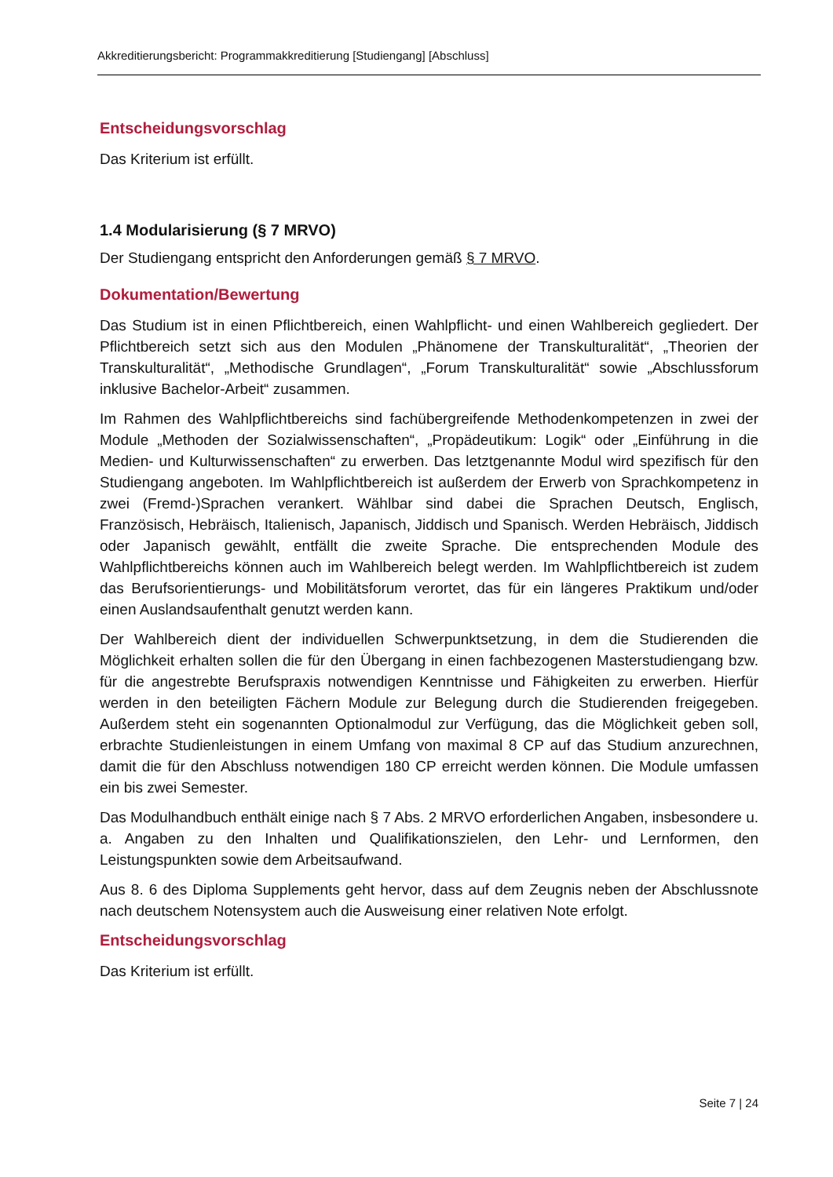Akkreditierungsbericht: Programmakkreditierung [Studiengang] [Abschluss]
Entscheidungsvorschlag
Das Kriterium ist erfüllt.
1.4 Modularisierung (§ 7 MRVO)
Der Studiengang entspricht den Anforderungen gemäß § 7 MRVO.
Dokumentation/Bewertung
Das Studium ist in einen Pflichtbereich, einen Wahlpflicht- und einen Wahlbereich gegliedert. Der Pflichtbereich setzt sich aus den Modulen „Phänomene der Transkulturalität“, „Theorien der Transkulturalität“, „Methodische Grundlagen“, „Forum Transkulturalität“ sowie „Abschlussforum inklusive Bachelor-Arbeit“ zusammen.
Im Rahmen des Wahlpflichtbereichs sind fachübergreifende Methodenkompetenzen in zwei der Module „Methoden der Sozialwissenschaften“, „Propädeutikum: Logik“ oder „Einführung in die Medien- und Kulturwissenschaften“ zu erwerben. Das letztgenannte Modul wird spezifisch für den Studiengang angeboten. Im Wahlpflichtbereich ist außerdem der Erwerb von Sprachkompetenz in zwei (Fremd-)Sprachen verankert. Wählbar sind dabei die Sprachen Deutsch, Englisch, Französisch, Hebräisch, Italienisch, Japanisch, Jiddisch und Spanisch. Werden Hebräisch, Jiddisch oder Japanisch gewählt, entfällt die zweite Sprache. Die entsprechenden Module des Wahlpflichtbereichs können auch im Wahlbereich belegt werden. Im Wahlpflichtbereich ist zudem das Berufsorientierungs- und Mobilitätsforum verortet, das für ein längeres Praktikum und/oder einen Auslandsaufenthalt genutzt werden kann.
Der Wahlbereich dient der individuellen Schwerpunktsetzung, in dem die Studierenden die Möglichkeit erhalten sollen die für den Übergang in einen fachbezogenen Masterstudiengang bzw. für die angestrebte Berufspraxis notwendigen Kenntnisse und Fähigkeiten zu erwerben. Hierfür werden in den beteiligten Fächern Module zur Belegung durch die Studierenden freigegeben. Außerdem steht ein sogenannten Optionalmodul zur Verfügung, das die Möglichkeit geben soll, erbrachte Studienleistungen in einem Umfang von maximal 8 CP auf das Studium anzurechnen, damit die für den Abschluss notwendigen 180 CP erreicht werden können. Die Module umfassen ein bis zwei Semester.
Das Modulhandbuch enthält einige nach § 7 Abs. 2 MRVO erforderlichen Angaben, insbesondere u. a. Angaben zu den Inhalten und Qualifikationszielen, den Lehr- und Lernformen, den Leistungspunkten sowie dem Arbeitsaufwand.
Aus 8. 6 des Diploma Supplements geht hervor, dass auf dem Zeugnis neben der Abschlussnote nach deutschem Notensystem auch die Ausweisung einer relativen Note erfolgt.
Entscheidungsvorschlag
Das Kriterium ist erfüllt.
Seite 7 | 24